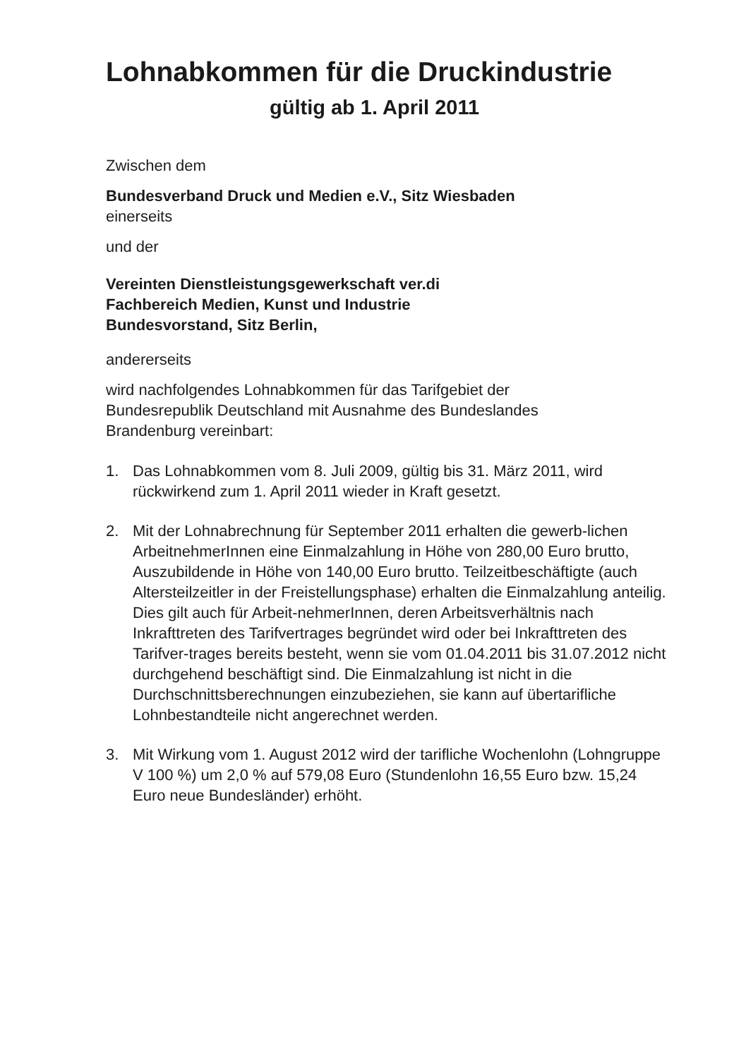Lohnabkommen für die Druckindustrie
gültig ab 1. April 2011
Zwischen dem
Bundesverband Druck und Medien e.V., Sitz Wiesbaden
einerseits
und der
Vereinten Dienstleistungsgewerkschaft ver.di
Fachbereich Medien, Kunst und Industrie
Bundesvorstand, Sitz Berlin,
andererseits
wird nachfolgendes Lohnabkommen für das Tarifgebiet der
Bundesrepublik Deutschland mit Ausnahme des Bundeslandes
Brandenburg vereinbart:
1. Das Lohnabkommen vom 8. Juli 2009, gültig bis 31. März 2011, wird rückwirkend zum 1. April 2011 wieder in Kraft gesetzt.
2. Mit der Lohnabrechnung für September 2011 erhalten die gewerb-lichen ArbeitnehmerInnen eine Einmalzahlung in Höhe von 280,00 Euro brutto, Auszubildende in Höhe von 140,00 Euro brutto. Teilzeitbeschäftigte (auch Altersteilzeitler in der Freistellungsphase) erhalten die Einmalzahlung anteilig. Dies gilt auch für Arbeit-nehmerInnen, deren Arbeitsverhältnis nach Inkrafttreten des Tarifvertrages begründet wird oder bei Inkrafttreten des Tarifver-trages bereits besteht, wenn sie vom 01.04.2011 bis 31.07.2012 nicht durchgehend beschäftigt sind. Die Einmalzahlung ist nicht in die Durchschnittsberechnungen einzubeziehen, sie kann auf übertarifliche Lohnbestandteile nicht angerechnet werden.
3. Mit Wirkung vom 1. August 2012 wird der tarifliche Wochenlohn (Lohngruppe V 100 %) um 2,0 % auf 579,08 Euro (Stundenlohn 16,55 Euro bzw. 15,24 Euro neue Bundesländer) erhöht.